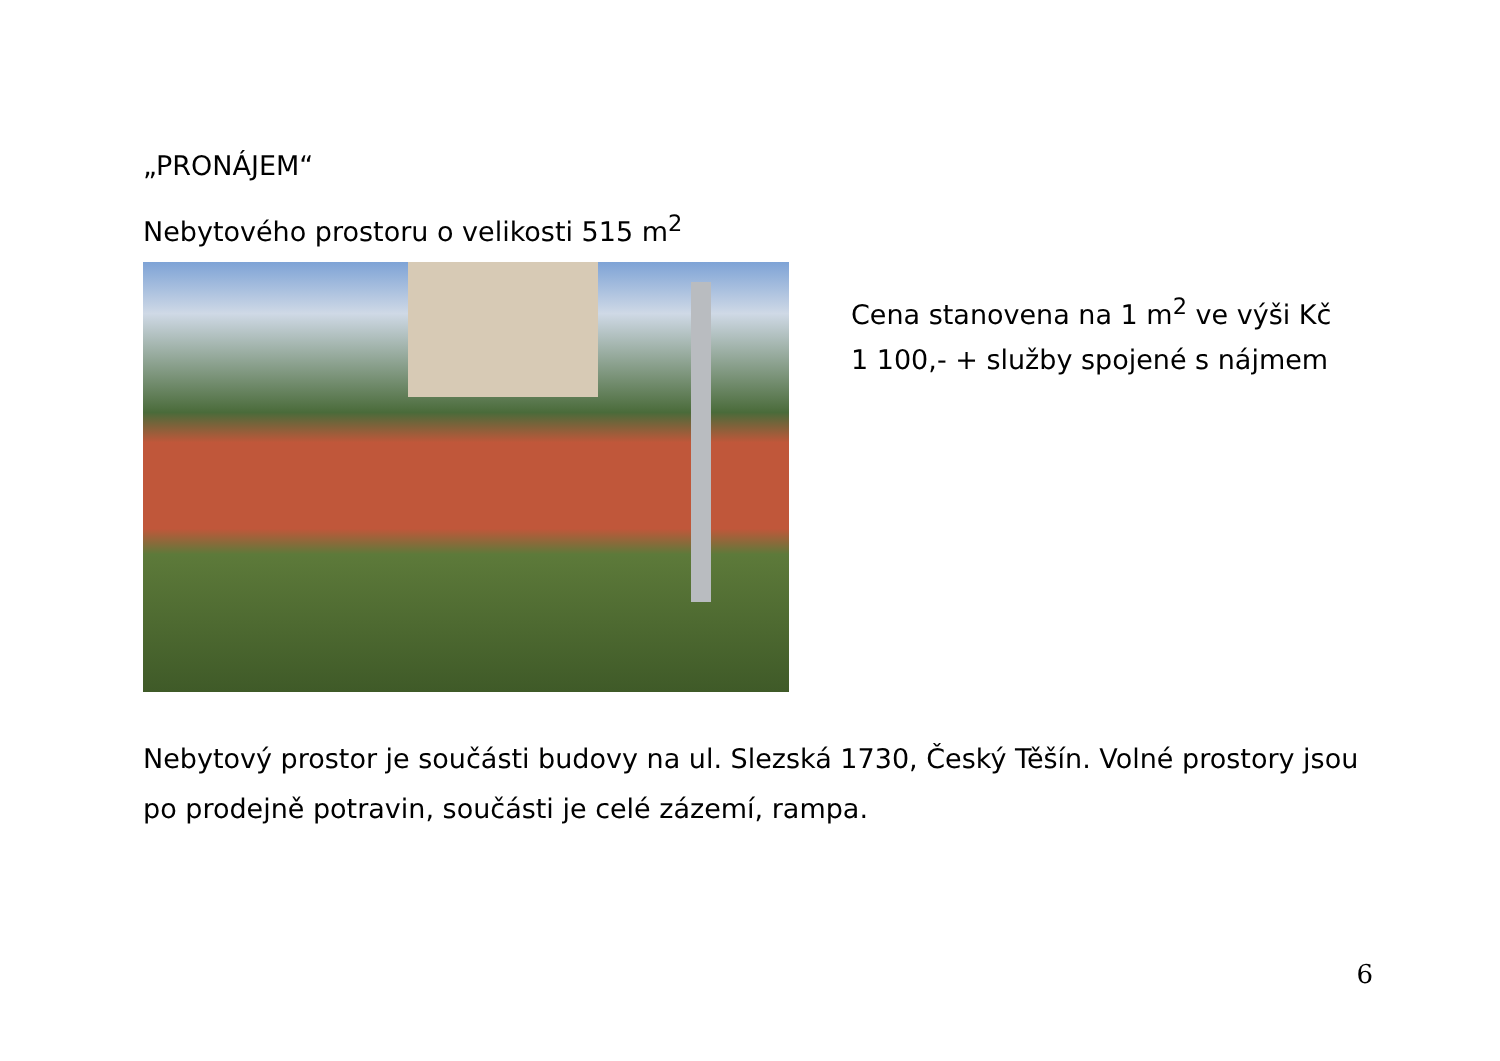„PRONÁJEM“
Nebytového prostoru o velikosti 515 m<sup>2</sup>
Cena stanovena na 1 m<sup>2</sup> ve výši Kč
1 100,- + služby spojené s nájmem
Nebytový prostor je součásti budovy na ul. Slezská 1730, Český Těšín. Volné prostory jsou po prodejně potravin, součásti je celé zázemí, rampa.
6